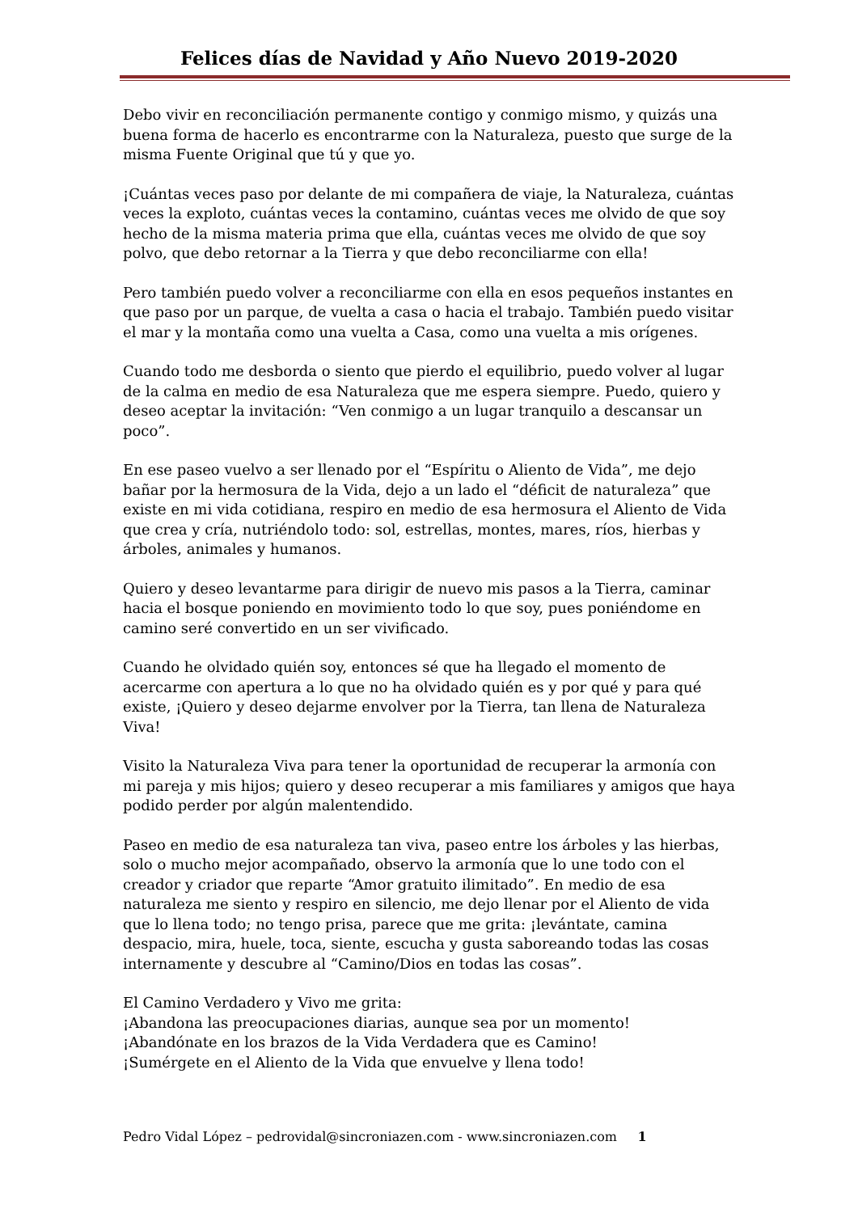Felices días de Navidad y Año Nuevo 2019-2020
Debo vivir en reconciliación permanente contigo y conmigo mismo, y quizás una buena forma de hacerlo es encontrarme con la Naturaleza, puesto que surge de la misma Fuente Original que tú y que yo.
¡Cuántas veces paso por delante de mi compañera de viaje, la Naturaleza, cuántas veces la exploto, cuántas veces la contamino, cuántas veces me olvido de que soy hecho de la misma materia prima que ella, cuántas veces me olvido de que soy polvo, que debo retornar a la Tierra y que debo reconciliarme con ella!
Pero también puedo volver a reconciliarme con ella en esos pequeños instantes en que paso por un parque, de vuelta a casa o hacia el trabajo. También puedo visitar el mar y la montaña como una vuelta a Casa, como una vuelta a mis orígenes.
Cuando todo me desborda o siento que pierdo el equilibrio, puedo volver al lugar de la calma en medio de esa Naturaleza que me espera siempre. Puedo, quiero y deseo aceptar la invitación: “Ven conmigo a un lugar tranquilo a descansar un poco”.
En ese paseo vuelvo a ser llenado por el “Espíritu o Aliento de Vida”, me dejo bañar por la hermosura de la Vida, dejo a un lado el “déficit de naturaleza” que existe en mi vida cotidiana, respiro en medio de esa hermosura el Aliento de Vida que crea y cría, nutriéndolo todo: sol, estrellas, montes, mares, ríos, hierbas y árboles, animales y humanos.
Quiero y deseo levantarme para dirigir de nuevo mis pasos a la Tierra, caminar hacia el bosque poniendo en movimiento todo lo que soy, pues poniéndome en camino seré convertido en un ser vivificado.
Cuando he olvidado quién soy, entonces sé que ha llegado el momento de acercarme con apertura a lo que no ha olvidado quién es y por qué y para qué existe, ¡Quiero y deseo dejarme envolver por la Tierra, tan llena de Naturaleza Viva!
Visito la Naturaleza Viva para tener la oportunidad de recuperar la armonía con mi pareja y mis hijos; quiero y deseo recuperar a mis familiares y amigos que haya podido perder por algún malentendido.
Paseo en medio de esa naturaleza tan viva, paseo entre los árboles y las hierbas, solo o mucho mejor acompañado, observo la armonía que lo une todo con el creador y criador que reparte “Amor gratuito ilimitado”. En medio de esa naturaleza me siento y respiro en silencio, me dejo llenar por el Aliento de vida que lo llena todo; no tengo prisa, parece que me grita: ¡levántate, camina despacio, mira, huele, toca, siente, escucha y gusta saboreando todas las cosas internamente y descubre al “Camino/Dios en todas las cosas”.
El Camino Verdadero y Vivo me grita:
¡Abandona las preocupaciones diarias, aunque sea por un momento!
¡Abandónate en los brazos de la Vida Verdadera que es Camino!
¡Sumérgete en el Aliento de la Vida que envuelve y llena todo!
Pedro Vidal López – pedrovidal@sincroniazen.com - www.sincroniazen.com 1